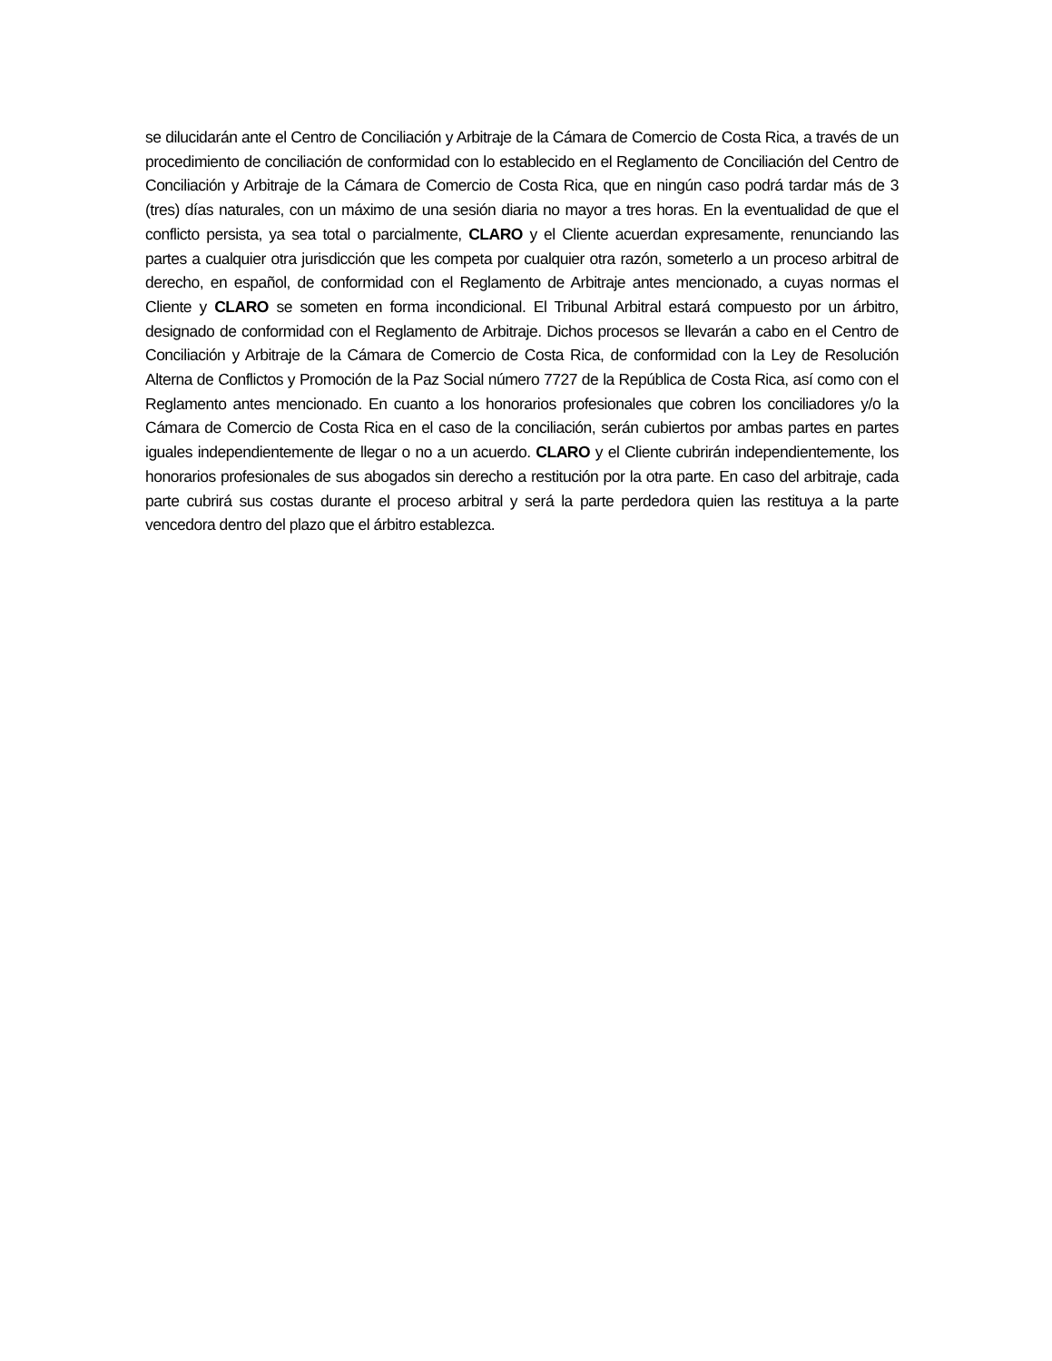se dilucidarán ante el Centro de Conciliación y Arbitraje de la Cámara de Comercio de Costa Rica, a través de un procedimiento de conciliación de conformidad con lo establecido en el Reglamento de Conciliación del Centro de Conciliación y Arbitraje de la Cámara de Comercio de Costa Rica, que en ningún caso podrá tardar más de 3 (tres) días naturales, con un máximo de una sesión diaria no mayor a tres horas. En la eventualidad de que el conflicto persista, ya sea total o parcialmente, CLARO y el Cliente acuerdan expresamente, renunciando las partes a cualquier otra jurisdicción que les competa por cualquier otra razón, someterlo a un proceso arbitral de derecho, en español, de conformidad con el Reglamento de Arbitraje antes mencionado, a cuyas normas el Cliente y CLARO se someten en forma incondicional. El Tribunal Arbitral estará compuesto por un árbitro, designado de conformidad con el Reglamento de Arbitraje. Dichos procesos se llevarán a cabo en el Centro de Conciliación y Arbitraje de la Cámara de Comercio de Costa Rica, de conformidad con la Ley de Resolución Alterna de Conflictos y Promoción de la Paz Social número 7727 de la República de Costa Rica, así como con el Reglamento antes mencionado. En cuanto a los honorarios profesionales que cobren los conciliadores y/o la Cámara de Comercio de Costa Rica en el caso de la conciliación, serán cubiertos por ambas partes en partes iguales independientemente de llegar o no a un acuerdo. CLARO y el Cliente cubrirán independientemente, los honorarios profesionales de sus abogados sin derecho a restitución por la otra parte. En caso del arbitraje, cada parte cubrirá sus costas durante el proceso arbitral y será la parte perdedora quien las restituya a la parte vencedora dentro del plazo que el árbitro establezca.